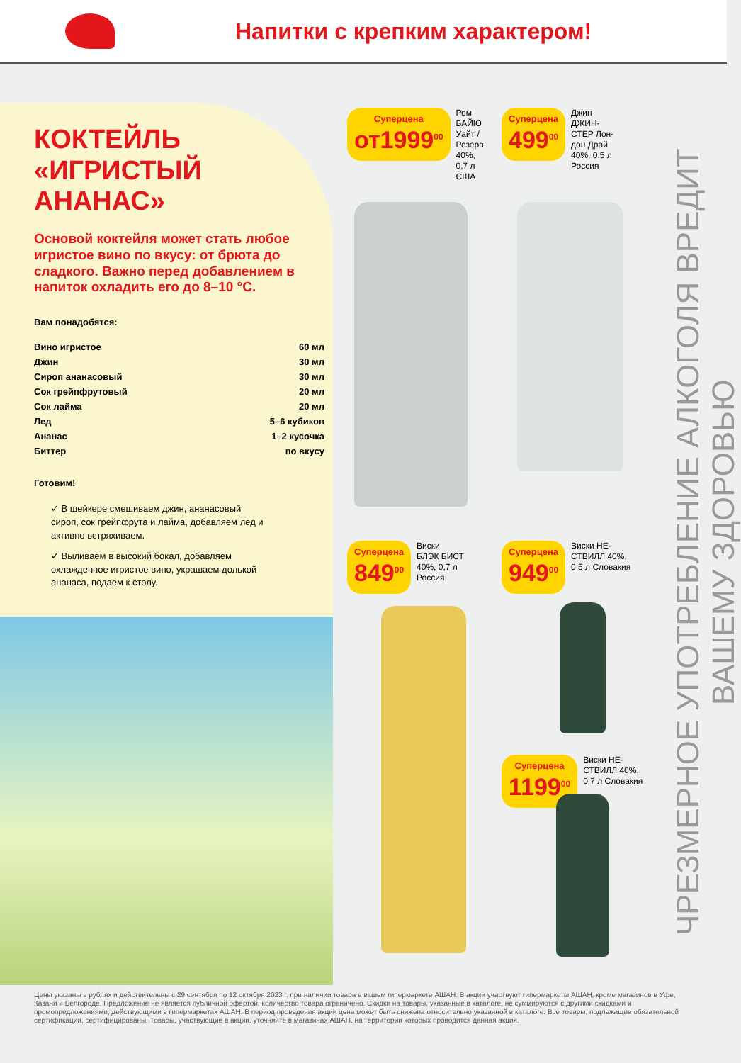Напитки с крепким характером!
КОКТЕЙЛЬ
«ИГРИСТЫЙ
АНАНАС»
Основой коктейля может стать любое игристое вино по вкусу: от брюта до сладкого. Важно перед добавлением в напиток охладить его до 8–10 °С.
Вам понадобятся:
Вино игристое 60 мл
Джин 30 мл
Сироп ананасовый 30 мл
Сок грейпфрутовый 20 мл
Сок лайма 20 мл
Лед 5–6 кубиков
Ананас 1–2 кусочка
Биттер по вкусу
Готовим!
✓ В шейкере смешиваем джин, ананасовый сироп, сок грейпфрута и лайма, добавляем лед и активно встряхиваем.
✓ Выливаем в высокий бокал, добавляем охлажденное игристое вино, украшаем долькой ананаса, подаем к столу.
Суперцена от1999<sup>00</sup>
Ром
БАЙЮ
Уайт /
Резерв
40%,
0,7 л
США
Суперцена 499<sup>00</sup>
Джин
ДЖИН-
СТЕР Лон-
дон Драй
40%, 0,5 л
Россия
Суперцена 849<sup>00</sup>
Виски
БЛЭК БИСТ
40%, 0,7 л
Россия
Суперцена 949<sup>00</sup>
Виски НЕ-
СТВИЛЛ 40%,
0,5 л Словакия
Суперцена 1199<sup>00</sup>
Виски НЕ-
СТВИЛЛ 40%,
0,7 л Словакия
ЧРЕЗМЕРНОЕ УПОТРЕБЛЕНИЕ АЛКОГОЛЯ ВРЕДИТ ВАШЕМУ ЗДОРОВЬЮ
Цены указаны в рублях и действительны с 29 сентября по 12 октября 2023 г. при наличии товара в вашем гипермаркете АШАН. В акции участвуют гипермаркеты АШАН, кроме магазинов в Уфе, Казани и Белгороде. Предложение не является публичной офертой, количество товара ограничено. Скидки на товары, указанные в каталоге, не суммируются с другими скидками и промопредложениями, действующими в гипермаркетах АШАН. В период проведения акции цена может быть снижена относительно указанной в каталоге. Все товары, подлежащие обязательной сертификации, сертифицированы. Товары, участвующие в акции, уточняйте в магазинах АШАН, на территории которых проводится данная акция.